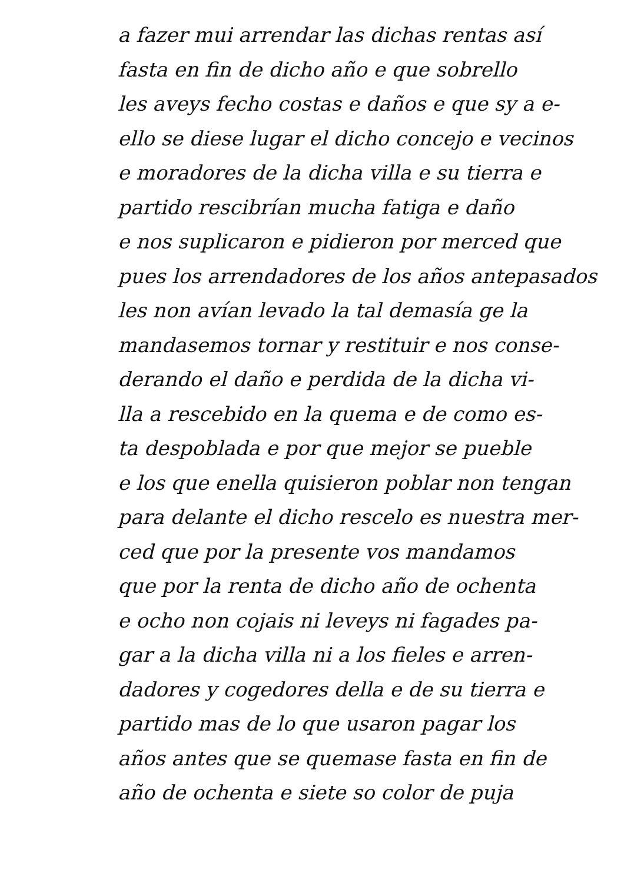a fazer mui arrendar las dichas rentas así
fasta en fin de dicho año e que sobrello
les aveys fecho costas e daños e que sy a e-
ello se diese lugar el dicho concejo e vecinos
e moradores de la dicha villa e su tierra e
partido rescibrían mucha fatiga e daño
e nos suplicaron e pidieron por merced que
pues los arrendadores de los años antepasados
les non avían levado la tal demasía ge la
mandasemos tornar y restituir e nos conse-
derando el daño e perdida de la dicha vi-
lla a rescebido en la quema e de como es-
ta despoblada e por que mejor se pueble
e los que enella quisieron poblar non tengan
para delante el dicho rescelo es nuestra mer-
ced que por la presente vos mandamos
que por la renta de dicho año de ochenta
e ocho non cojais ni leveys ni fagades pa-
gar a la dicha villa ni a los fieles e arren-
dadores y cogedores della e de su tierra e
partido mas de lo que usaron pagar los
años antes que se quemase fasta en fin de
año de ochenta e siete so color de puja